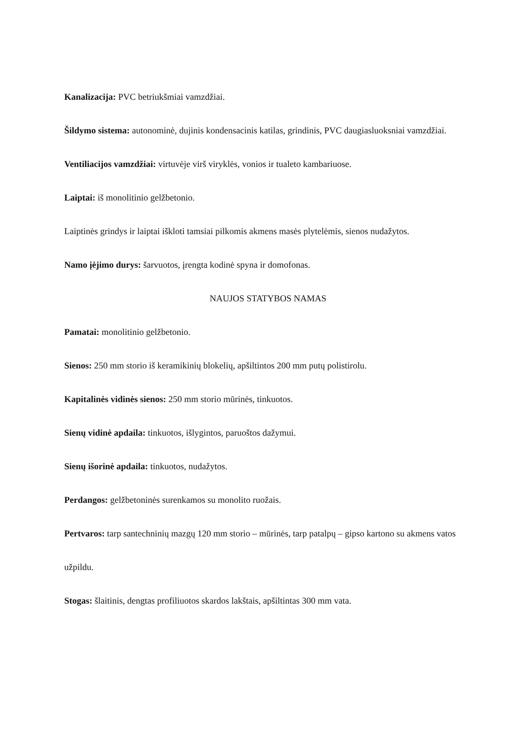Kanalizacija: PVC betriukšmiai vamzdžiai.
Šildymo sistema: autonominė, dujinis kondensacinis katilas, grindinis, PVC daugiasluoksniai vamzdžiai.
Ventiliacijos vamzdžiai: virtuvėje virš viryklės, vonios ir tualeto kambariuose.
Laiptai: iš monolitinio gelžbetonio.
Laiptinės grindys ir laiptai iškloti tamsiai pilkomis akmens masės plytelėmis, sienos nudažytos.
Namo įėjimo durys: šarvuotos, įrengta kodinė spyna ir domofonas.
NAUJOS STATYBOS NAMAS
Pamatai: monolitinio gelžbetonio.
Sienos: 250 mm storio iš keramikinių blokelių, apšiltintos 200 mm putų polistirolu.
Kapitalinės vidinės sienos: 250 mm storio mūrinės, tinkuotos.
Sienų vidinė apdaila: tinkuotos, išlygintos, paruoštos dažymui.
Sienų išorinė apdaila: tinkuotos, nudažytos.
Perdangos: gelžbetoninės surenkamos su monolito ruožais.
Pertvaros: tarp santechninių mazgų 120 mm storio – mūrinės, tarp patalpų – gipso kartono su akmens vatos užpildu.
Stogas: šlaitinis, dengtas profiliuotos skardos lakštais, apšiltintas 300 mm vata.